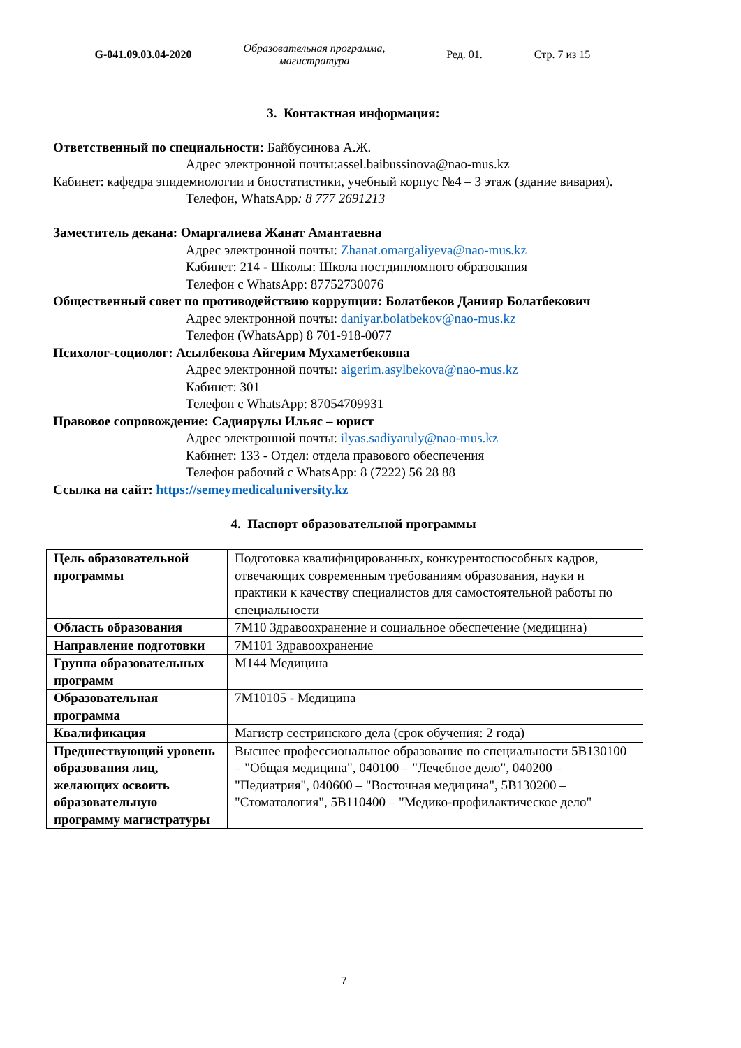G-041.09.03.04-2020
Образовательная программа,
магистратура
Ред. 01. Стр. 7 из 15
3. Контактная информация:
Ответственный по специальности: Байбусинова А.Ж.
Адрес электронной почты:assel.baibussinova@nao-mus.kz
Кабинет: кафедра эпидемиологии и биостатистики, учебный корпус №4 – 3 этаж (здание вивария).
Телефон, WhatsApp: 8 777 2691213
Заместитель декана: Омаргалиева Жанат Амантаевна
Адрес электронной почты: Zhanat.omargaliyeva@nao-mus.kz
Кабинет: 214 - Школы: Школа постдипломного образования
Телефон с WhatsApp: 87752730076
Общественный совет по противодействию коррупции: Болатбеков Данияр Болатбекович
Адрес электронной почты: daniyar.bolatbekov@nao-mus.kz
Телефон (WhatsApp) 8 701-918-0077
Психолог-социолог: Асылбекова Айгерим Мухаметбековна
Адрес электронной почты: aigerim.asylbekova@nao-mus.kz
Кабинет: 301
Телефон с WhatsApp: 87054709931
Правовое сопровождение: Садиярұлы Ильяс – юрист
Адрес электронной почты: ilyas.sadiyaruly@nao-mus.kz
Кабинет: 133 - Отдел: отдела правового обеспечения
Телефон рабочий с WhatsApp: 8 (7222) 56 28 88
Ссылка на сайт: https://semeymedicaluniversity.kz
4. Паспорт образовательной программы
| Цель образовательной программы | Подготовка квалифицированных, конкурентоспособных кадров, отвечающих современным требованиям образования, науки и практики к качеству специалистов для самостоятельной работы по специальности |
| Область образования | 7М10 Здравоохранение и социальное обеспечение (медицина) |
| Направление подготовки | 7М101 Здравоохранение |
| Группа образовательных программ | М144 Медицина |
| Образовательная программа | 7М10105 - Медицина |
| Квалификация | Магистр сестринского дела (срок обучения: 2 года) |
| Предшествующий уровень образования лиц, желающих освоить образовательную программу магистратуры | Высшее профессиональное образование по специальности 5В130100 – "Общая медицина", 040100 – "Лечебное дело", 040200 – "Педиатрия", 040600 – "Восточная медицина", 5В130200 – "Стоматология", 5В110400 – "Медико-профилактическое дело" |
7